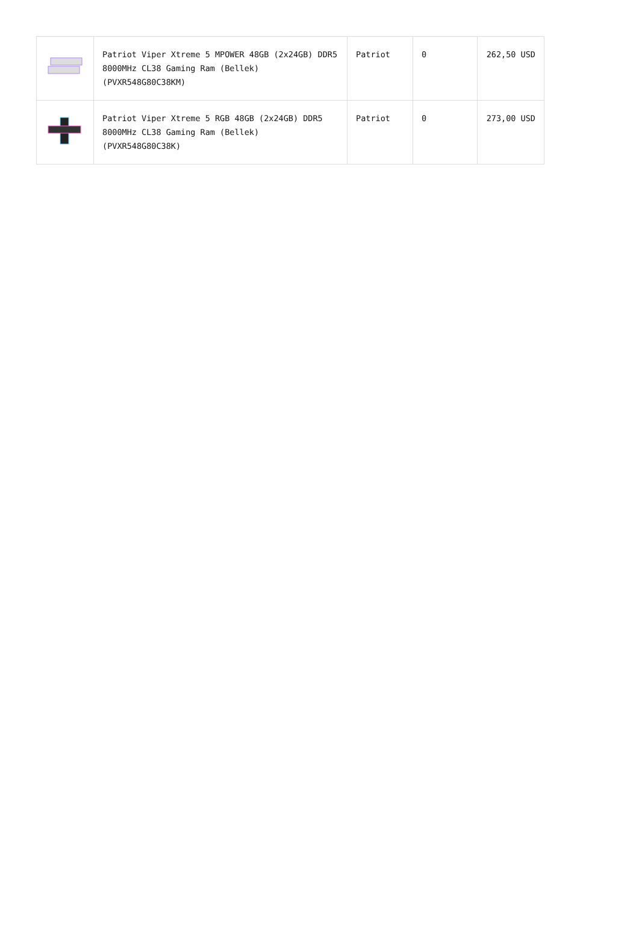| | Patriot Viper Xtreme 5 MPOWER 48GB (2x24GB) DDR5 8000MHz CL38 Gaming Ram (Bellek) (PVXR548G80C38KM) | Patriot | 0 | 262,50 USD |
| | Patriot Viper Xtreme 5 RGB 48GB (2x24GB) DDR5 8000MHz CL38 Gaming Ram (Bellek) (PVXR548G80C38K) | Patriot | 0 | 273,00 USD |